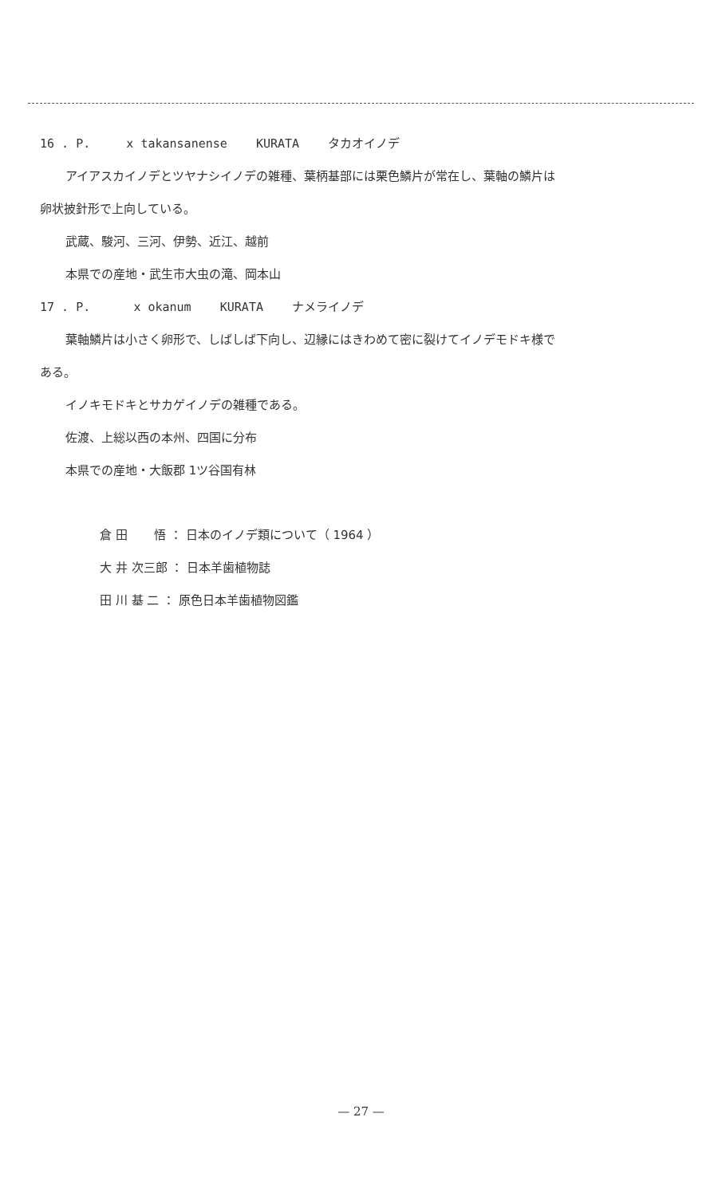16 . P. x takansanense KURATA タカオイノデ
アイアスカイノデとツヤナシイノデの雑種、葉柄基部には栗色鱗片が常在し、葉軸の鱗片は
卵状披針形で上向している。
武蔵、駿河、三河、伊勢、近江、越前
本県での産地・武生市大虫の滝、岡本山
17 . P. x okanum KURATA ナメライノデ
葉軸鱗片は小さく卵形で、しばしば下向し、辺縁にはきわめて密に裂けてイノデモドキ様で
ある。
イノキモドキとサカゲイノデの雑種である。
佐渡、上総以西の本州、四国に分布
本県での産地・大飯郡 1ツ谷国有林
倉 田 悟 ： 日本のイノデ類について（ 1964 ）
大 井 次三郎 ： 日本羊歯植物誌
田 川 基 二 ： 原色日本羊歯植物図鑑
— 27 —